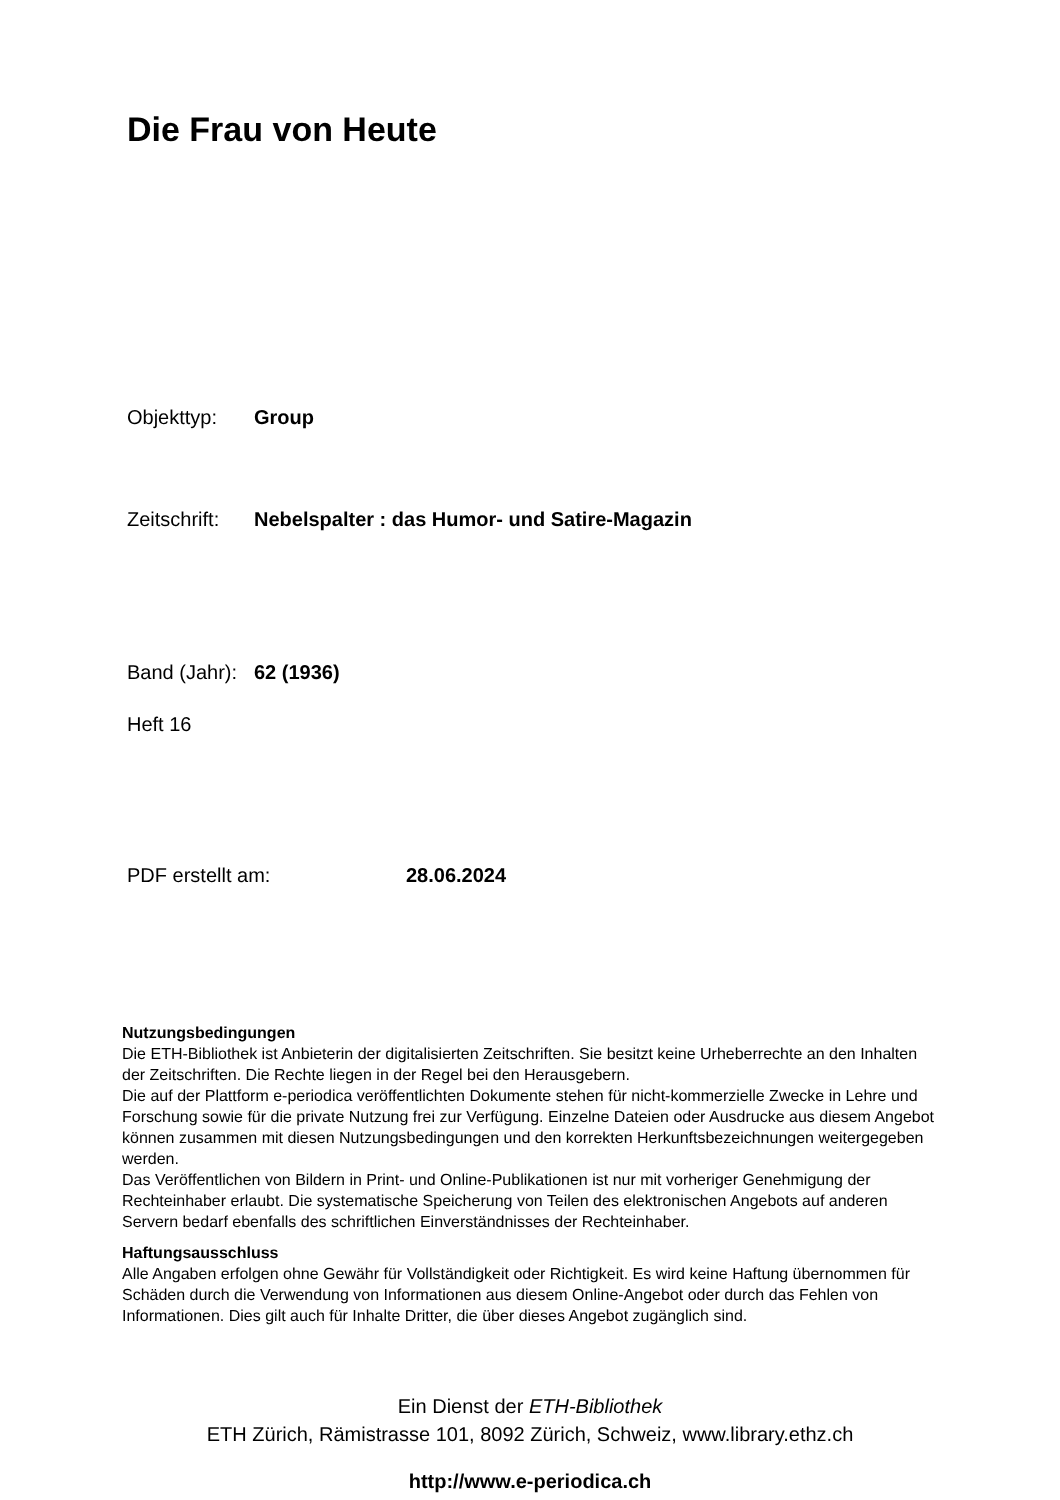Die Frau von Heute
Objekttyp: Group
Zeitschrift: Nebelspalter : das Humor- und Satire-Magazin
Band (Jahr): 62 (1936)
Heft 16
PDF erstellt am: 28.06.2024
Nutzungsbedingungen
Die ETH-Bibliothek ist Anbieterin der digitalisierten Zeitschriften. Sie besitzt keine Urheberrechte an den Inhalten der Zeitschriften. Die Rechte liegen in der Regel bei den Herausgebern.
Die auf der Plattform e-periodica veröffentlichten Dokumente stehen für nicht-kommerzielle Zwecke in Lehre und Forschung sowie für die private Nutzung frei zur Verfügung. Einzelne Dateien oder Ausdrucke aus diesem Angebot können zusammen mit diesen Nutzungsbedingungen und den korrekten Herkunftsbezeichnungen weitergegeben werden.
Das Veröffentlichen von Bildern in Print- und Online-Publikationen ist nur mit vorheriger Genehmigung der Rechteinhaber erlaubt. Die systematische Speicherung von Teilen des elektronischen Angebots auf anderen Servern bedarf ebenfalls des schriftlichen Einverständnisses der Rechteinhaber.
Haftungsausschluss
Alle Angaben erfolgen ohne Gewähr für Vollständigkeit oder Richtigkeit. Es wird keine Haftung übernommen für Schäden durch die Verwendung von Informationen aus diesem Online-Angebot oder durch das Fehlen von Informationen. Dies gilt auch für Inhalte Dritter, die über dieses Angebot zugänglich sind.
Ein Dienst der ETH-Bibliothek
ETH Zürich, Rämistrasse 101, 8092 Zürich, Schweiz, www.library.ethz.ch
http://www.e-periodica.ch